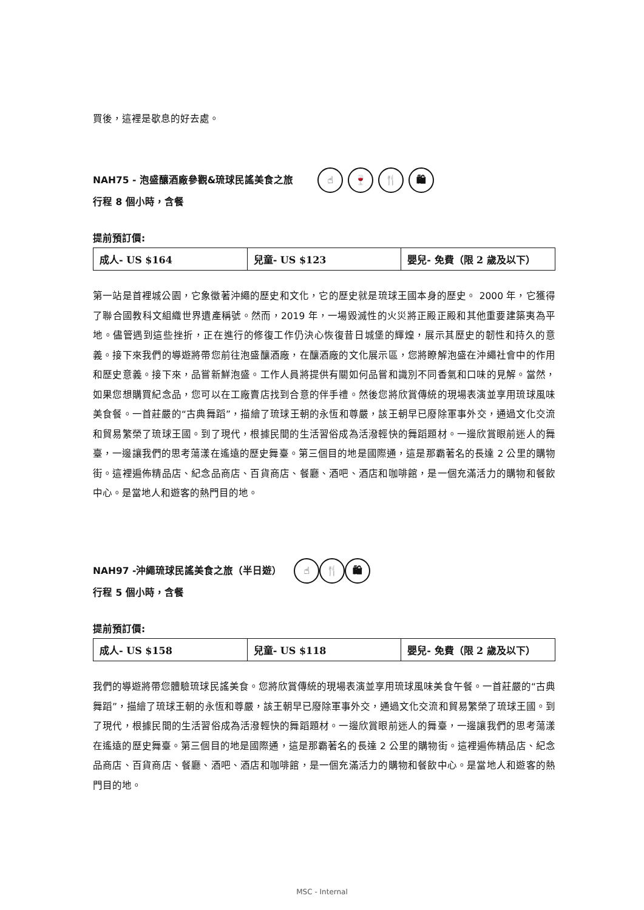買後，這裡是歇息的好去處。
NAH75 - 泡盛釀酒廠參觀&琉球民謠美食之旅 ☝ 🍷 🍴 🛍
行程 8 個小時，含餐
提前預訂價:
| 成人- US $164 | 兒童- US $123 | 嬰兒- 免費（限 2 歲及以下） |
第一站是首裡城公園，它象徵著沖繩的歷史和文化，它的歷史就是琉球王國本身的歷史。 2000 年，它獲得了聯合國教科文組織世界遺產稱號。然而，2019 年，一場毀滅性的火災將正殿正殿和其他重要建築夷為平地。儘管遇到這些挫折，正在進行的修復工作仍決心恢復昔日城堡的輝煌，展示其歷史的韌性和持久的意義。接下來我們的導遊將帶您前往泡盛釀酒廠，在釀酒廠的文化展示區，您將瞭解泡盛在沖繩社會中的作用和歷史意義。接下來，品嘗新鮮泡盛。工作人員將提供有關如何品嘗和識別不同香氣和口味的見解。當然，如果您想購買紀念品，您可以在工廠賣店找到合意的伴手禮。然後您將欣賞傳統的現場表演並享用琉球風味美食餐。一首莊嚴的“古典舞蹈”，描繪了琉球王朝的永恆和尊嚴，該王朝早已廢除軍事外交，通過文化交流和貿易繁榮了琉球王國。到了現代，根據民間的生活習俗成為活潑輕快的舞蹈題材。一邊欣賞眼前迷人的舞臺，一邊讓我們的思考蕩漾在遙遠的歷史舞臺。第三個目的地是國際通，這是那霸著名的長達 2 公里的購物街。這裡遍佈精品店、紀念品商店、百貨商店、餐廳、酒吧、酒店和咖啡館，是一個充滿活力的購物和餐飲中心。是當地人和遊客的熱門目的地。
NAH97 -沖繩琉球民謠美食之旅（半日遊） ☝ 🍴 🛍
行程 5 個小時，含餐
提前預訂價:
| 成人- US $158 | 兒童- US $118 | 嬰兒- 免費（限 2 歲及以下） |
我們的導遊將帶您體驗琉球民謠美食。您將欣賞傳統的現場表演並享用琉球風味美食午餐。一首莊嚴的“古典舞蹈”，描繪了琉球王朝的永恆和尊嚴，該王朝早已廢除軍事外交，通過文化交流和貿易繁榮了琉球王國。到了現代，根據民間的生活習俗成為活潑輕快的舞蹈題材。一邊欣賞眼前迷人的舞臺，一邊讓我們的思考蕩漾在遙遠的歷史舞臺。第三個目的地是國際通，這是那霸著名的長達 2 公里的購物街。這裡遍佈精品店、紀念品商店、百貨商店、餐廳、酒吧、酒店和咖啡館，是一個充滿活力的購物和餐飲中心。是當地人和遊客的熱門目的地。
MSC - Internal